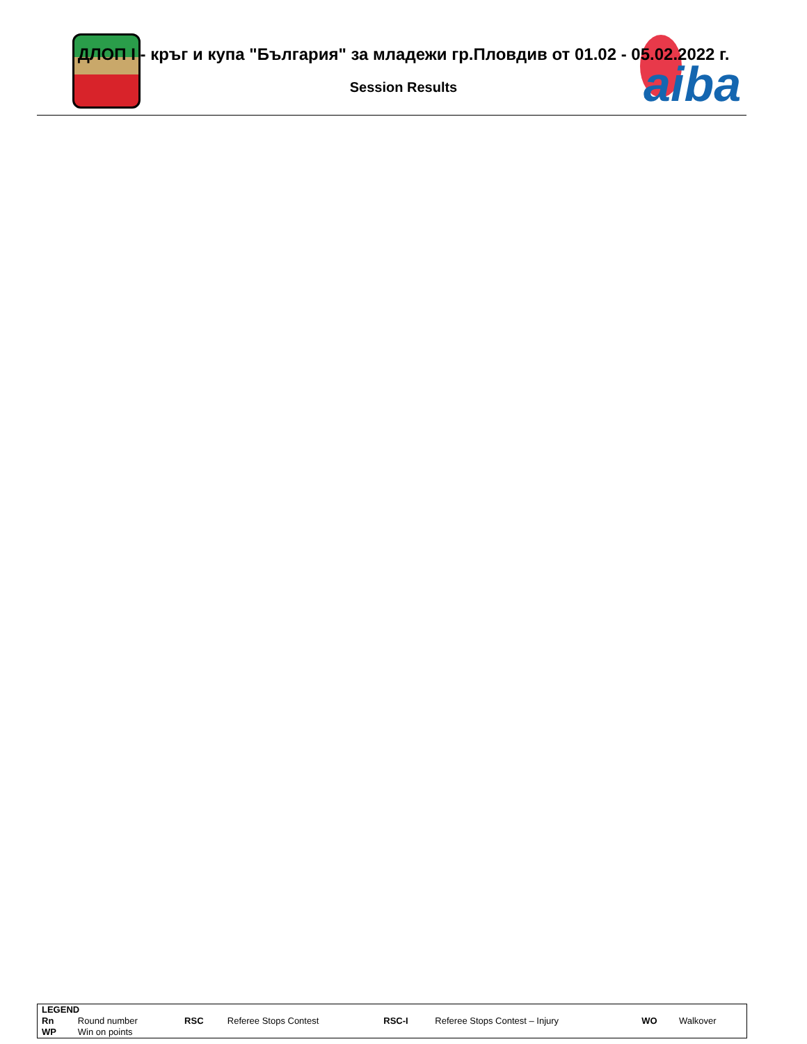aiba
ДЛОП I - кръг и купа "България" за младежи гр.Пловдив от 01.02 - 05.02.2022 г.
Session Results
| LEGEND | | | | | | | |
| --- | --- | --- | --- | --- | --- | --- | --- |
| Rn | Round number | RSC | Referee Stops Contest | RSC-I | Referee Stops Contest – Injury | WO | Walkover |
| WP | Win on points | | | | | | |